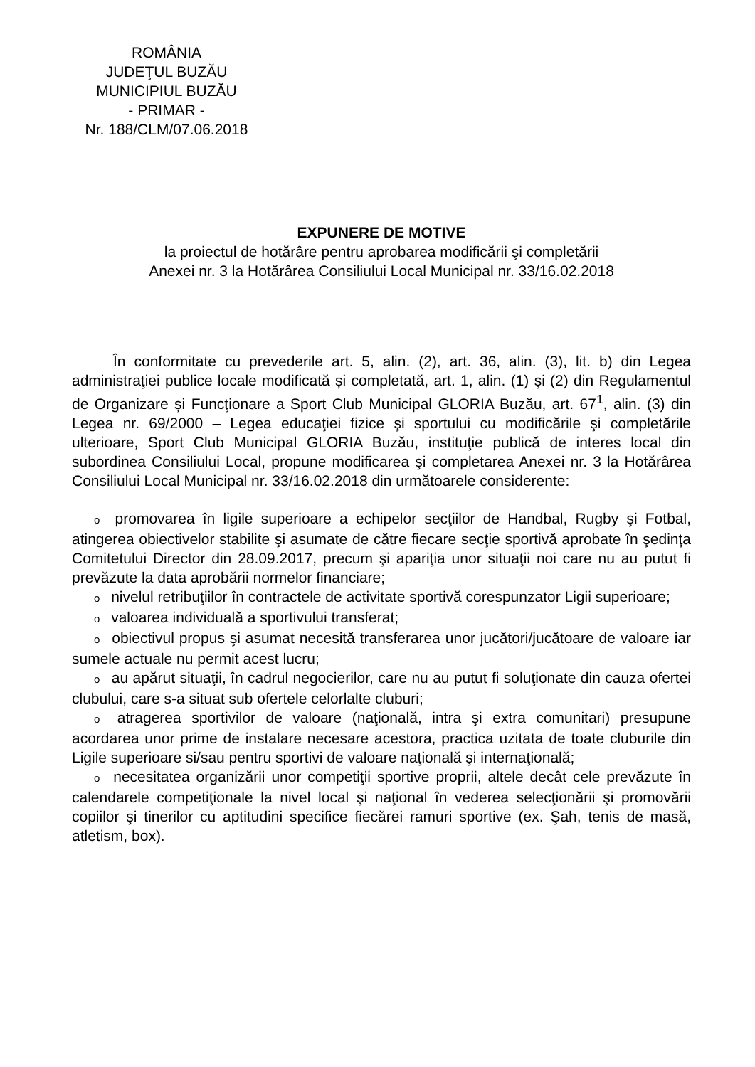ROMÂNIA
JUDEŢUL BUZĂU
MUNICIPIUL BUZĂU
- PRIMAR -
Nr. 188/CLM/07.06.2018
EXPUNERE DE MOTIVE
la proiectul de hotărâre pentru aprobarea modificării şi completării
Anexei nr. 3 la Hotărârea Consiliului Local Municipal nr. 33/16.02.2018
În conformitate cu prevederile art. 5, alin. (2), art. 36, alin. (3), lit. b) din Legea administraţiei publice locale modificată și completată, art. 1, alin. (1) şi (2) din Regulamentul de Organizare și Funcţionare a Sport Club Municipal GLORIA Buzău, art. 67<sup>1</sup>, alin. (3) din Legea nr. 69/2000 – Legea educaţiei fizice şi sportului cu modificările şi completările ulterioare, Sport Club Municipal GLORIA Buzău, instituţie publică de interes local din subordinea Consiliului Local, propune modificarea şi completarea Anexei nr. 3 la Hotărârea Consiliului Local Municipal nr. 33/16.02.2018 din următoarele considerente:
o promovarea în ligile superioare a echipelor secţiilor de Handbal, Rugby şi Fotbal, atingerea obiectivelor stabilite şi asumate de către fiecare secţie sportivă aprobate în şedinţa Comitetului Director din 28.09.2017, precum şi apariţia unor situaţii noi care nu au putut fi prevăzute la data aprobării normelor financiare;
o nivelul retribuţiilor în contractele de activitate sportivă corespunzator Ligii superioare;
o valoarea individuală a sportivului transferat;
o obiectivul propus şi asumat necesită transferarea unor jucători/jucătoare de valoare iar sumele actuale nu permit acest lucru;
o au apărut situaţii, în cadrul negocierilor, care nu au putut fi soluţionate din cauza ofertei clubului, care s-a situat sub ofertele celorlalte cluburi;
o atragerea sportivilor de valoare (naţională, intra şi extra comunitari) presupune acordarea unor prime de instalare necesare acestora, practica uzitata de toate cluburile din Ligile superioare si/sau pentru sportivi de valoare naţională şi internaţională;
o necesitatea organizării unor competiţii sportive proprii, altele decât cele prevăzute în calendarele competiţionale la nivel local şi naţional în vederea selecţionării şi promovării copiilor şi tinerilor cu aptitudini specifice fiecărei ramuri sportive (ex. Şah, tenis de masă, atletism, box).